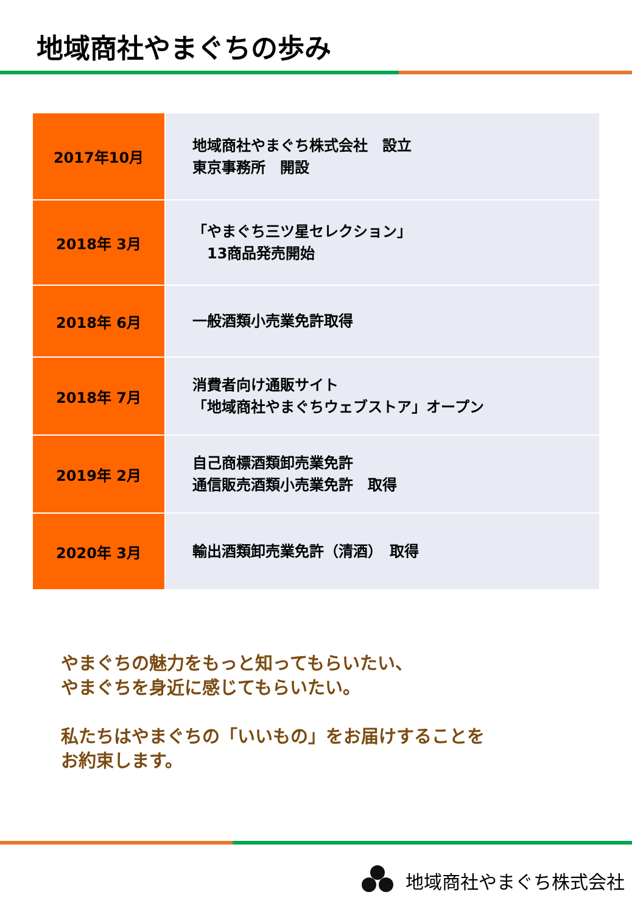地域商社やまぐちの歩み
| 2017年10月 | 地域商社やまぐち株式会社 設立 東京事務所 開設 |
| 2018年 3月 | 「やまぐち三ツ星セレクション」 13商品発売開始 |
| 2018年 6月 | 一般酒類小売業免許取得 |
| 2018年 7月 | 消費者向け通販サイト 「地域商社やまぐちウェブストア」オープン |
| 2019年 2月 | 自己商標酒類卸売業免許 通信販売酒類小売業免許 取得 |
| 2020年 3月 | 輸出酒類卸売業免許（清酒） 取得 |
やまぐちの魅力をもっと知ってもらいたい、
やまぐちを身近に感じてもらいたい。
私たちはやまぐちの「いいもの」をお届けすることを
お約束します。
地域商社やまぐち株式会社